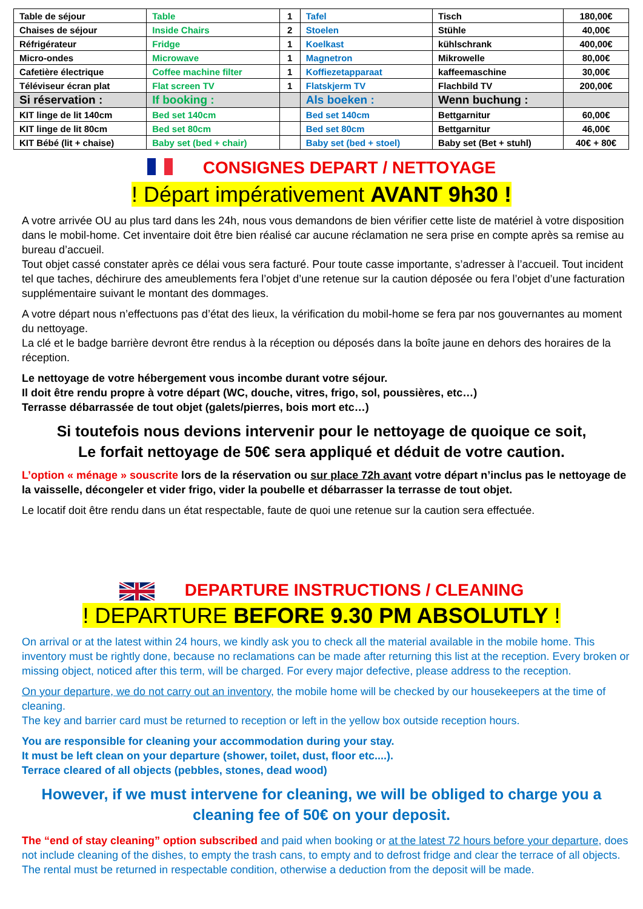| Table de séjour | Table | 1 | Tafel | Tisch | 180,00€ |
| Chaises de séjour | Inside Chairs | 2 | Stoelen | Stühle | 40,00€ |
| Réfrigérateur | Fridge | 1 | Koelkast | kühlschrank | 400,00€ |
| Micro-ondes | Microwave | 1 | Magnetron | Mikrowelle | 80,00€ |
| Cafetière électrique | Coffee machine filter | 1 | Koffiezetapparaat | kaffeemaschine | 30,00€ |
| Téléviseur écran plat | Flat screen TV | 1 | Flatskjerm TV | Flachbild TV | 200,00€ |
| Si réservation : | If booking : | | Als boeken : | Wenn buchung : | |
| KIT linge de lit 140cm | Bed set 140cm | | Bed set 140cm | Bettgarnitur | 60,00€ |
| KIT linge de lit 80cm | Bed set 80cm | | Bed set 80cm | Bettgarnitur | 46,00€ |
| KIT Bébé (lit + chaise) | Baby set (bed + chair) | | Baby set (bed + stoel) | Baby set (Bet + stuhl) | 40€ + 80€ |
CONSIGNES DEPART / NETTOYAGE
! Départ impérativement AVANT 9h30 !
A votre arrivée OU au plus tard dans les 24h, nous vous demandons de bien vérifier cette liste de matériel à votre disposition dans le mobil-home. Cet inventaire doit être bien réalisé car aucune réclamation ne sera prise en compte après sa remise au bureau d’accueil.
Tout objet cassé constater après ce délai vous sera facturé. Pour toute casse importante, s’adresser à l’accueil. Tout incident tel que taches, déchirure des ameublements fera l’objet d’une retenue sur la caution déposée ou fera l’objet d’une facturation supplémentaire suivant le montant des dommages.
A votre départ nous n’effectuons pas d’état des lieux, la vérification du mobil-home se fera par nos gouvernantes au moment du nettoyage.
La clé et le badge barrière devront être rendus à la réception ou déposés dans la boîte jaune en dehors des horaires de la réception.
Le nettoyage de votre hébergement vous incombe durant votre séjour.
Il doit être rendu propre à votre départ (WC, douche, vitres, frigo, sol, poussières, etc…)
Terrasse débarrassée de tout objet (galets/pierres, bois mort etc…)
Si toutefois nous devions intervenir pour le nettoyage de quoique ce soit,
Le forfait nettoyage de 50€ sera appliqué et déduit de votre caution.
L’option « ménage » souscrite lors de la réservation ou sur place 72h avant votre départ n’inclus pas le nettoyage de la vaisselle, décongeler et vider frigo, vider la poubelle et débarrasser la terrasse de tout objet.
Le locatif doit être rendu dans un état respectable, faute de quoi une retenue sur la caution sera effectuée.
DEPARTURE INSTRUCTIONS / CLEANING
! DEPARTURE BEFORE 9.30 PM ABSOLUTLY !
On arrival or at the latest within 24 hours, we kindly ask you to check all the material available in the mobile home. This inventory must be rightly done, because no reclamations can be made after returning this list at the reception. Every broken or missing object, noticed after this term, will be charged. For every major defective, please address to the reception.
On your departure, we do not carry out an inventory, the mobile home will be checked by our housekeepers at the time of cleaning.
The key and barrier card must be returned to reception or left in the yellow box outside reception hours.
You are responsible for cleaning your accommodation during your stay.
It must be left clean on your departure (shower, toilet, dust, floor etc....).
Terrace cleared of all objects (pebbles, stones, dead wood)
However, if we must intervene for cleaning, we will be obliged to charge you a cleaning fee of 50€ on your deposit.
The “end of stay cleaning” option subscribed and paid when booking or at the latest 72 hours before your departure, does not include cleaning of the dishes, to empty the trash cans, to empty and to defrost fridge and clear the terrace of all objects.
The rental must be returned in respectable condition, otherwise a deduction from the deposit will be made.